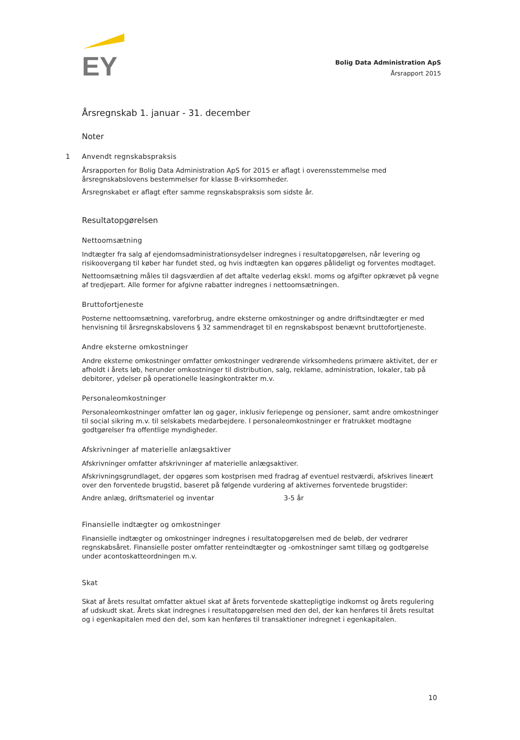EY
Bolig Data Administration ApS
Årsrapport 2015
Årsregnskab 1. januar - 31. december
Noter
1 Anvendt regnskabspraksis
Årsrapporten for Bolig Data Administration ApS for 2015 er aflagt i overensstemmelse med årsregnskabslovens bestemmelser for klasse B-virksomheder.
Årsregnskabet er aflagt efter samme regnskabspraksis som sidste år.
Resultatopgørelsen
Nettoomsætning
Indtægter fra salg af ejendomsadministrationsydelser indregnes i resultatopgørelsen, når levering og risikoovergang til køber har fundet sted, og hvis indtægten kan opgøres pålideligt og forventes modtaget.
Nettoomsætning måles til dagsværdien af det aftalte vederlag ekskl. moms og afgifter opkrævet på vegne af tredjepart. Alle former for afgivne rabatter indregnes i nettoomsætningen.
Bruttofortjeneste
Posterne nettoomsætning, vareforbrug, andre eksterne omkostninger og andre driftsindtægter er med henvisning til årsregnskabslovens § 32 sammendraget til en regnskabspost benævnt bruttofortjeneste.
Andre eksterne omkostninger
Andre eksterne omkostninger omfatter omkostninger vedrørende virksomhedens primære aktivitet, der er afholdt i årets løb, herunder omkostninger til distribution, salg, reklame, administration, lokaler, tab på debitorer, ydelser på operationelle leasingkontrakter m.v.
Personaleomkostninger
Personaleomkostninger omfatter løn og gager, inklusiv feriepenge og pensioner, samt andre omkostninger til social sikring m.v. til selskabets medarbejdere. I personaleomkostninger er fratrukket modtagne godtgørelser fra offentlige myndigheder.
Afskrivninger af materielle anlægsaktiver
Afskrivninger omfatter afskrivninger af materielle anlægsaktiver.
Afskrivningsgrundlaget, der opgøres som kostprisen med fradrag af eventuel restværdi, afskrives lineært over den forventede brugstid, baseret på følgende vurdering af aktivernes forventede brugstider:
Andre anlæg, driftsmateriel og inventar 3-5 år
Finansielle indtægter og omkostninger
Finansielle indtægter og omkostninger indregnes i resultatopgørelsen med de beløb, der vedrører regnskabsåret. Finansielle poster omfatter renteindtægter og -omkostninger samt tillæg og godtgørelse under acontoskatteordningen m.v.
Skat
Skat af årets resultat omfatter aktuel skat af årets forventede skattepligtige indkomst og årets regulering af udskudt skat. Årets skat indregnes i resultatopgørelsen med den del, der kan henføres til årets resultat og i egenkapitalen med den del, som kan henføres til transaktioner indregnet i egenkapitalen.
10